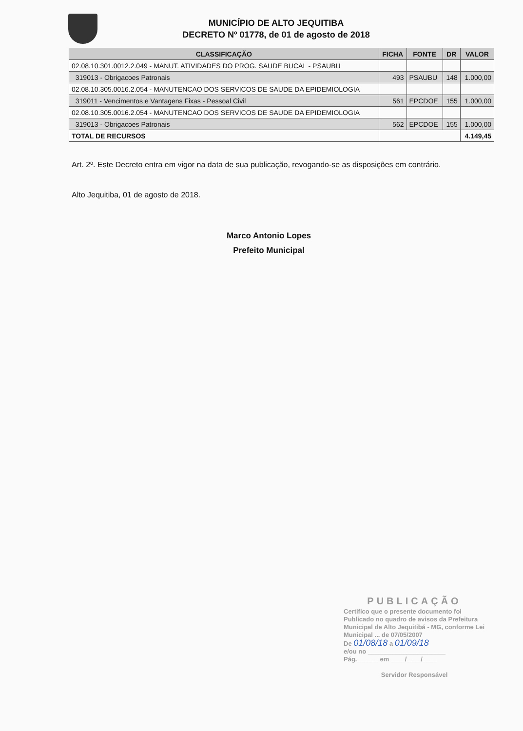MUNICÍPIO DE ALTO JEQUITIBA
DECRETO Nº 01778, de 01 de agosto de 2018
| CLASSIFICAÇÃO | FICHA | FONTE | DR | VALOR |
| --- | --- | --- | --- | --- |
| 02.08.10.301.0012.2.049 - MANUT. ATIVIDADES DO PROG. SAUDE BUCAL - PSAUBU | | | | |
| 319013 - Obrigacoes Patronais | 493 | PSAUBU | 148 | 1.000,00 |
| 02.08.10.305.0016.2.054 - MANUTENCAO DOS SERVICOS DE SAUDE DA EPIDEMIOLOGIA | | | | |
| 319011 - Vencimentos e Vantagens Fixas - Pessoal Civil | 561 | EPCDOE | 155 | 1.000,00 |
| 02.08.10.305.0016.2.054 - MANUTENCAO DOS SERVICOS DE SAUDE DA EPIDEMIOLOGIA | | | | |
| 319013 - Obrigacoes Patronais | 562 | EPCDOE | 155 | 1.000,00 |
| TOTAL DE RECURSOS | | | | 4.149,45 |
Art. 2º. Este Decreto entra em vigor na data de sua publicação, revogando-se as disposições em contrário.
Alto Jequitiba, 01 de agosto de 2018.
Marco Antonio Lopes
Prefeito Municipal
PUBLICAÇÃO
Certifico que o presente documento foi Publicado no quadro de avisos da Prefeitura Municipal de Alto Jequitibá - MG, conforme Lei Municipal ... de 07/05/2007
De 01/08/18 a 01/09/18
e/ou no ______________________
Pág.______ em ____/____/____
Servidor Responsável